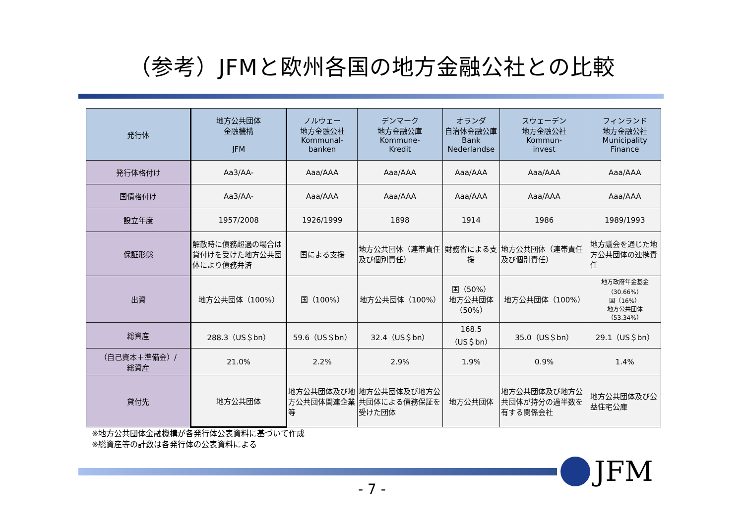（参考）JFMと欧州各国の地方金融公社との比較
| 発行体 | 地方公共団体 金融機構 JFM | ノルウェー 地方金融公社 Kommunal- banken | デンマーク 地方金融公庫 Kommune- Kredit | オランダ 自治体金融公庫 Bank Nederlandse | スウェーデン 地方金融公社 Kommun- invest | フィンランド 地方金融公社 Municipality Finance |
| --- | --- | --- | --- | --- | --- | --- |
| 発行体格付け | Aa3/AA- | Aaa/AAA | Aaa/AAA | Aaa/AAA | Aaa/AAA | Aaa/AAA |
| 国債格付け | Aa3/AA- | Aaa/AAA | Aaa/AAA | Aaa/AAA | Aaa/AAA | Aaa/AAA |
| 設立年度 | 1957/2008 | 1926/1999 | 1898 | 1914 | 1986 | 1989/1993 |
| 保証形態 | 解散時に債務超過の場合は貸付けを受けた地方公共団体により債務弁済 | 国による支援 | 地方公共団体（連帯責任及び個別責任） | 財務省による支援 | 地方公共団体（連帯責任及び個別責任） | 地方議会を通じた地方公共団体の連携責任 |
| 出資 | 地方公共団体（100%） | 国（100%） | 地方公共団体（100%） | 国（50%） 地方公共団体（50%） | 地方公共団体（100%） | 地方政府年金基金 （30.66%） 国（16%） 地方公共団体（53.34%） |
| 総資産 | 288.3（US＄bn） | 59.6（US＄bn） | 32.4（US＄bn） | 168.5（US＄bn） | 35.0（US＄bn） | 29.1（US＄bn） |
| （自己資本＋準備金）/ 総資産 | 21.0% | 2.2% | 2.9% | 1.9% | 0.9% | 1.4% |
| 貸付先 | 地方公共団体 | 地方公共団体及び地方公共団体関連企業等 | 地方公共団体及び地方公共団体による債務保証を受けた団体 | 地方公共団体 | 地方公共団体及び地方公共団体が持分の過半数を有する関係会社 | 地方公共団体及び公益住宅公庫 |
※地方公共団体金融機構が各発行体公表資料に基づいて作成
※総資産等の計数は各発行体の公表資料による
JFM
- 7 -